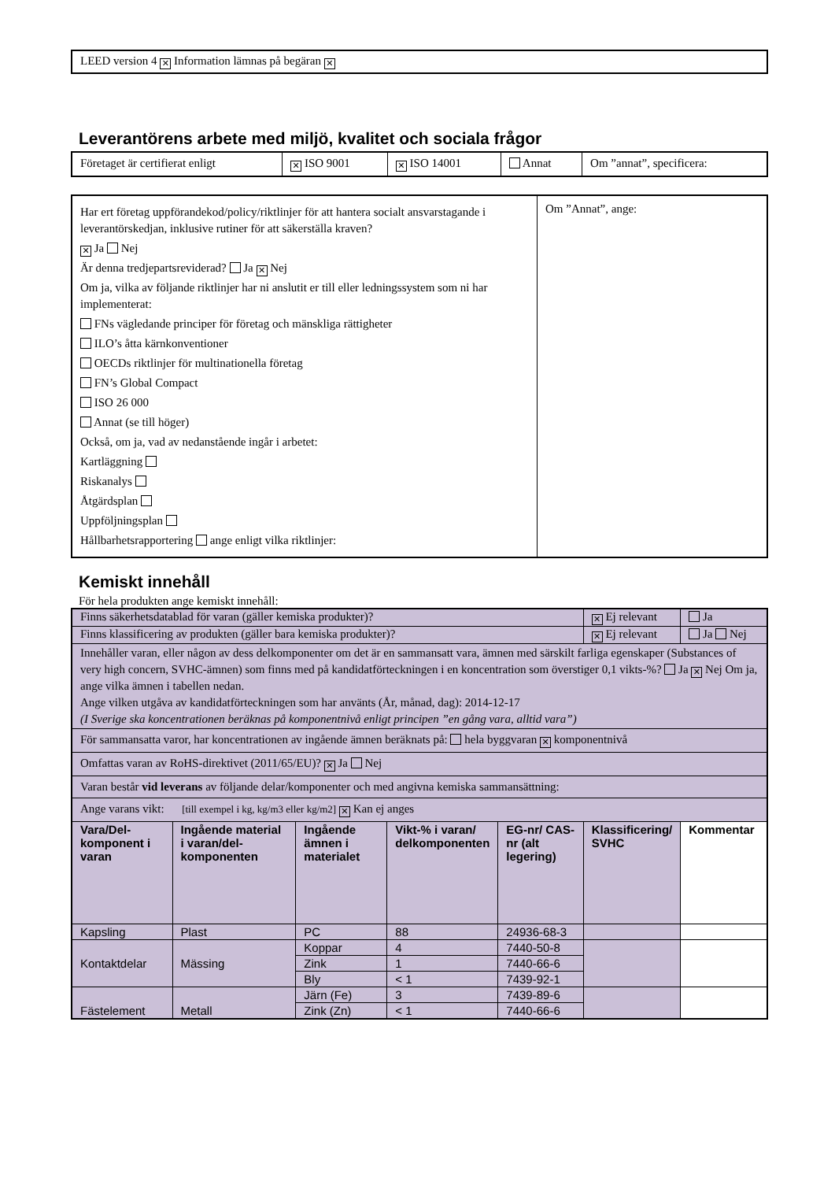LEED version 4 ✕ Information lämnas på begäran ✕
Leverantörens arbete med miljö, kvalitet och sociala frågor
| Företaget är certifierat enligt | ✕ ISO 9001 | ✕ ISO 14001 | Annat | Om ”annat”, specificera: |
| Har ert företag uppförandekod/policy/riktlinjer för att hantera socialt ansvarstagande i leverantörskedjan, inklusive rutiner för att säkerställa kraven? ✕ Ja Nej Är denna tredjepartsreviderad? Ja ✕ Nej Om ja, vilka av följande riktlinjer har ni anslutit er till eller ledningssystem som ni har implementerat: FNs vägledande principer för företag och mänskliga rättigheter ILO’s åtta kärnkonventioner OECDs riktlinjer för multinationella företag FN’s Global Compact ISO 26 000 Annat (se till höger) Också, om ja, vad av nedanstående ingår i arbetet: Kartläggning Riskanalys Åtgärdsplan Uppföljningsplan Hållbarhetsrapportering ange enligt vilka riktlinjer: | Om ”Annat”, ange: |
Kemiskt innehåll
För hela produkten ange kemiskt innehåll:
| Finns säkerhetsdatablad för varan (gäller kemiska produkter)? | | | | | ✕ Ej relevant | Ja |
| Finns klassificering av produkten (gäller bara kemiska produkter)? | | | | | ✕ Ej relevant | Ja Nej |
| Innehåller varan, eller någon av dess delkomponenter om det är en sammansatt vara, ämnen med särskilt farliga egenskaper (Substances of very high concern, SVHC-ämnen) som finns med på kandidatförteckningen i en koncentration som överstiger 0,1 vikts-%? Ja ✕ Nej Om ja, ange vilka ämnen i tabellen nedan. Ange vilken utgåva av kandidatförteckningen som har använts (År, månad, dag): 2014-12-17 (I Sverige ska koncentrationen beräknas på komponentnivå enligt principen ”en gång vara, alltid vara”) | | | | | | |
| För sammansatta varor, har koncentrationen av ingående ämnen beräknats på: hela byggvaran ✕ komponentnivå | | | | | | |
| Omfattas varan av RoHS-direktivet (2011/65/EU)? ✕ Ja Nej | | | | | | |
| Varan består vid leverans av följande delar/komponenter och med angivna kemiska sammansättning: | | | | | | |
| Ange varans vikt: [till exempel i kg, kg/m3 eller kg/m2] ✕ Kan ej anges | | | | | | |
| Vara/Del-komponent i varan | Ingående material i varan/del-komponenten | Ingående ämnen i materialet | Vikt-% i varan/ delkomponenten | EG-nr/ CAS-nr (alt legering) | Klassificering/ SVHC | Kommentar |
| Kapsling | Plast | PC | 88 | 24936-68-3 | | |
| Kontaktdelar | Mässing | Koppar | 4 | 7440-50-8 | | |
| | | Zink | 1 | 7440-66-6 | | |
| | | Bly | < 1 | 7439-92-1 | | |
| Fästelement | Metall | Järn (Fe) | 3 | 7439-89-6 | | |
| | | Zink (Zn) | < 1 | 7440-66-6 | | |